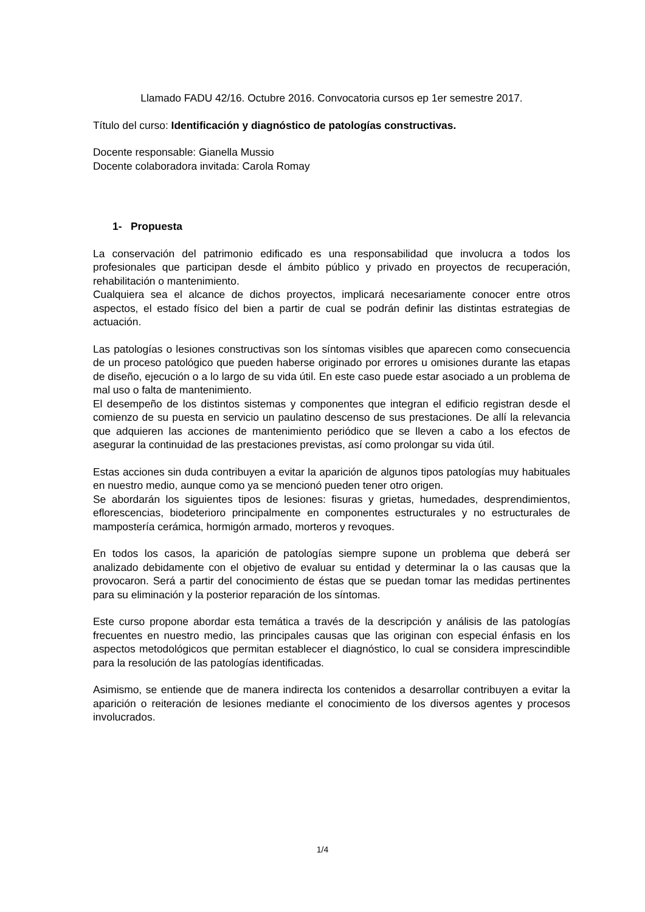Llamado FADU 42/16. Octubre 2016. Convocatoria cursos ep 1er semestre 2017.
Título del curso: Identificación y diagnóstico de patologías constructivas.
Docente responsable: Gianella Mussio
Docente colaboradora invitada: Carola Romay
1- Propuesta
La conservación del patrimonio edificado es una responsabilidad que involucra a todos los profesionales que participan desde el ámbito público y privado en proyectos de recuperación, rehabilitación o mantenimiento.
Cualquiera sea el alcance de dichos proyectos, implicará necesariamente conocer entre otros aspectos, el estado físico del bien a partir de cual se podrán definir las distintas estrategias de actuación.
Las patologías o lesiones constructivas son los síntomas visibles que aparecen como consecuencia de un proceso patológico que pueden haberse originado por errores u omisiones durante las etapas de diseño, ejecución o a lo largo de su vida útil. En este caso puede estar asociado a un problema de mal uso o falta de mantenimiento.
El desempeño de los distintos sistemas y componentes que integran el edificio registran desde el comienzo de su puesta en servicio un paulatino descenso de sus prestaciones. De allí la relevancia que adquieren las acciones de mantenimiento periódico que se lleven a cabo a los efectos de asegurar la continuidad de las prestaciones previstas, así como prolongar su vida útil.
Estas acciones sin duda contribuyen a evitar la aparición de algunos tipos patologías muy habituales en nuestro medio, aunque como ya se mencionó pueden tener otro origen.
Se abordarán los siguientes tipos de lesiones: fisuras y grietas, humedades, desprendimientos, eflorescencias, biodeterioro principalmente en componentes estructurales y no estructurales de mampostería cerámica, hormigón armado, morteros y revoques.
En todos los casos, la aparición de patologías siempre supone un problema que deberá ser analizado debidamente con el objetivo de evaluar su entidad y determinar la o las causas que la provocaron. Será a partir del conocimiento de éstas que se puedan tomar las medidas pertinentes para su eliminación y la posterior reparación de los síntomas.
Este curso propone abordar esta temática a través de la descripción y análisis de las patologías frecuentes en nuestro medio, las principales causas que las originan con especial énfasis en los aspectos metodológicos que permitan establecer el diagnóstico, lo cual se considera imprescindible para la resolución de las patologías identificadas.
Asimismo, se entiende que de manera indirecta los contenidos a desarrollar contribuyen a evitar la aparición o reiteración de lesiones mediante el conocimiento de los diversos agentes y procesos involucrados.
1/4